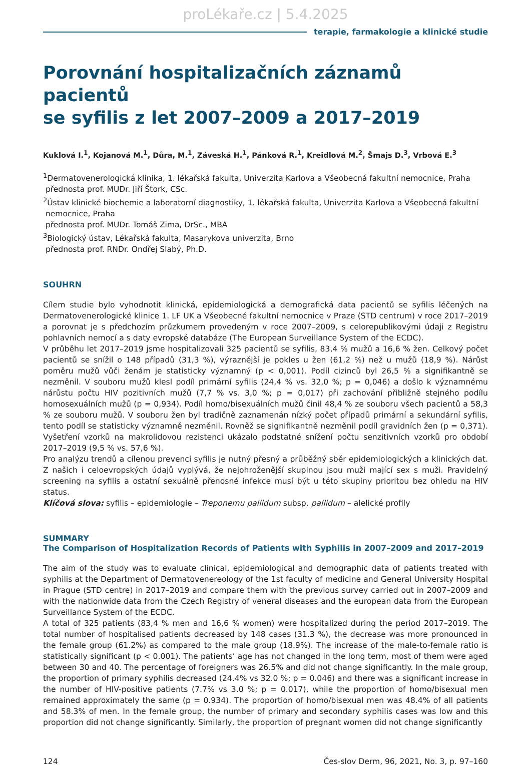proLékaře.cz | 5.4.2025
terapie, farmakologie a klinické studie
Porovnání hospitalizačních záznamů pacientů
se syfilis z let 2007–2009 a 2017–2019
Kuklová I.<sup>1</sup>, Kojanová M.<sup>1</sup>, Důra, M.<sup>1</sup>, Záveská H.<sup>1</sup>, Pánková R.<sup>1</sup>, Kreidlová M.<sup>2</sup>, Šmajs D.<sup>3</sup>, Vrbová E.<sup>3</sup>
<sup>1</sup> Dermatovenerologická klinika, 1. lékařská fakulta, Univerzita Karlova a Všeobecná fakultní nemocnice, Praha
přednosta prof. MUDr. Jiří Štork, CSc.
<sup>2</sup> Ústav klinické biochemie a laboratorní diagnostiky, 1. lékařská fakulta, Univerzita Karlova a Všeobecná fakultní
nemocnice, Praha
přednosta prof. MUDr. Tomáš Zima, DrSc., MBA
<sup>3</sup> Biologický ústav, Lékařská fakulta, Masarykova univerzita, Brno
přednosta prof. RNDr. Ondřej Slabý, Ph.D.
SOUHRN
Cílem studie bylo vyhodnotit klinická, epidemiologická a demografická data pacientů se syfilis léčených na Dermatovenerologické klinice 1. LF UK a Všeobecné fakultní nemocnice v Praze (STD centrum) v roce 2017–2019 a porovnat je s předchozím průzkumem provedeným v roce 2007–2009, s celorepublikovými údaji z Registru pohlavních nemocí a s daty evropské databáze (The European Surveillance System of the ECDC).
V průběhu let 2017–2019 jsme hospitalizovali 325 pacientů se syfilis, 83,4 % mužů a 16,6 % žen. Celkový počet pacientů se snížil o 148 případů (31,3 %), výraznější je pokles u žen (61,2 %) než u mužů (18,9 %). Nárůst poměru mužů vůči ženám je statisticky významný (p < 0,001). Podíl cizinců byl 26,5 % a signifikantně se nezměnil. V souboru mužů klesl podíl primární syfilis (24,4 % vs. 32,0 %; p = 0,046) a došlo k významnému nárůstu počtu HIV pozitivních mužů (7,7 % vs. 3,0 %; p = 0,017) při zachování přibližně stejného podílu homosexuálních mužů (p = 0,934). Podíl homo/bisexuálních mužů činil 48,4 % ze souboru všech pacientů a 58,3 % ze souboru mužů. V souboru žen byl tradičně zaznamenán nízký počet případů primární a sekundární syfilis, tento podíl se statisticky významně nezměnil. Rovněž se signifikantně nezměnil podíl gravidních žen (p = 0,371). Vyšetření vzorků na makrolidovou rezistenci ukázalo podstatné snížení počtu senzitivních vzorků pro období 2017–2019 (9,5 % vs. 57,6 %).
Pro analýzu trendů a cílenou prevenci syfilis je nutný přesný a průběžný sběr epidemiologických a klinických dat. Z našich i celoevropských údajů vyplývá, že nejohroženější skupinou jsou muži mající sex s muži. Pravidelný screening na syfilis a ostatní sexuálně přenosné infekce musí být u této skupiny prioritou bez ohledu na HIV status.
Klíčová slova: syfilis – epidemiologie – Treponemu pallidum subsp. pallidum – alelické profily
SUMMARY
The Comparison of Hospitalization Records of Patients with Syphilis in 2007–2009 and 2017–2019
The aim of the study was to evaluate clinical, epidemiological and demographic data of patients treated with syphilis at the Department of Dermatovenereology of the 1st faculty of medicine and General University Hospital in Prague (STD centre) in 2017–2019 and compare them with the previous survey carried out in 2007–2009 and with the nationwide data from the Czech Registry of veneral diseases and the european data from the European Surveillance System of the ECDC.
A total of 325 patients (83,4 % men and 16,6 % women) were hospitalized during the period 2017–2019. The total number of hospitalised patients decreased by 148 cases (31.3 %), the decrease was more pronounced in the female group (61.2%) as compared to the male group (18.9%). The increase of the male-to-female ratio is statistically significant (p < 0.001). The patients’ age has not changed in the long term, most of them were aged between 30 and 40. The percentage of foreigners was 26.5% and did not change significantly. In the male group, the proportion of primary syphilis decreased (24.4% vs 32.0 %; p = 0.046) and there was a significant increase in the number of HIV-positive patients (7.7% vs 3.0 %; p = 0.017), while the proportion of homo/bisexual men remained approximately the same (p = 0.934). The proportion of homo/bisexual men was 48.4% of all patients and 58.3% of men. In the female group, the number of primary and secondary syphilis cases was low and this proportion did not change significantly. Similarly, the proportion of pregnant women did not change significantly
124 Čes-slov Derm, 96, 2021, No. 3, p. 97–160